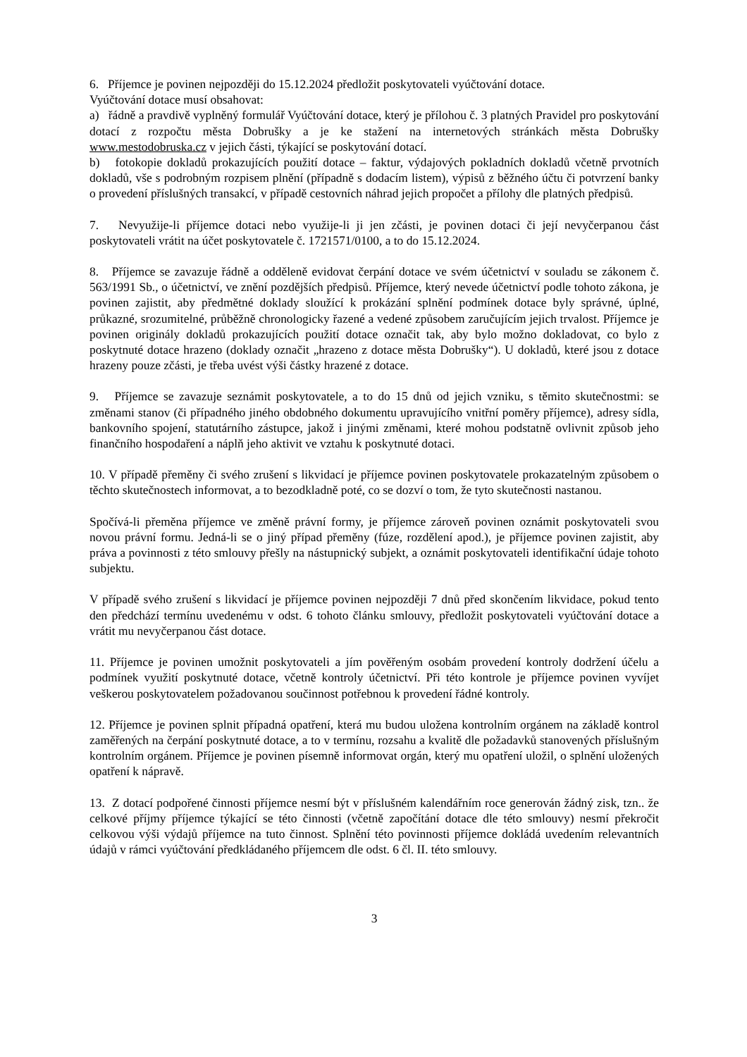6. Příjemce je povinen nejpozději do 15.12.2024 předložit poskytovateli vyúčtování dotace.
Vyúčtování dotace musí obsahovat:
a) řádně a pravdivě vyplněný formulář Vyúčtování dotace, který je přílohou č. 3 platných Pravidel pro poskytování dotací z rozpočtu města Dobrušky a je ke stažení na internetových stránkách města Dobrušky www.mestodobruska.cz v jejich části, týkající se poskytování dotací.
b) fotokopie dokladů prokazujících použití dotace – faktur, výdajových pokladních dokladů včetně prvotních dokladů, vše s podrobným rozpisem plnění (případně s dodacím listem), výpisů z běžného účtu či potvrzení banky o provedení příslušných transakcí, v případě cestovních náhrad jejich propočet a přílohy dle platných předpisů.
7. Nevyužije-li příjemce dotaci nebo využije-li ji jen zčásti, je povinen dotaci či její nevyčerpanou část poskytovateli vrátit na účet poskytovatele č. 1721571/0100, a to do 15.12.2024.
8. Příjemce se zavazuje řádně a odděleně evidovat čerpání dotace ve svém účetnictví v souladu se zákonem č. 563/1991 Sb., o účetnictví, ve znění pozdějších předpisů. Příjemce, který nevede účetnictví podle tohoto zákona, je povinen zajistit, aby předmětné doklady sloužící k prokázání splnění podmínek dotace byly správné, úplné, průkazné, srozumitelné, průběžně chronologicky řazené a vedené způsobem zaručujícím jejich trvalost. Příjemce je povinen originály dokladů prokazujících použití dotace označit tak, aby bylo možno dokladovat, co bylo z poskytnuté dotace hrazeno (doklady označit „hrazeno z dotace města Dobrušky“). U dokladů, které jsou z dotace hrazeny pouze zčásti, je třeba uvést výši částky hrazené z dotace.
9. Příjemce se zavazuje seznámit poskytovatele, a to do 15 dnů od jejich vzniku, s těmito skutečnostmi: se změnami stanov (či případného jiného obdobného dokumentu upravujícího vnitřní poměry příjemce), adresy sídla, bankovního spojení, statutárního zástupce, jakož i jinými změnami, které mohou podstatně ovlivnit způsob jeho finančního hospodaření a náplň jeho aktivit ve vztahu k poskytnuté dotaci.
10. V případě přeměny či svého zrušení s likvidací je příjemce povinen poskytovatele prokazatelným způsobem o těchto skutečnostech informovat, a to bezodkladně poté, co se dozví o tom, že tyto skutečnosti nastanou.
Spočívá-li přeměna příjemce ve změně právní formy, je příjemce zároveň povinen oznámit poskytovateli svou novou právní formu. Jedná-li se o jiný případ přeměny (fúze, rozdělení apod.), je příjemce povinen zajistit, aby práva a povinnosti z této smlouvy přešly na nástupnický subjekt, a oznámit poskytovateli identifikační údaje tohoto subjektu.
V případě svého zrušení s likvidací je příjemce povinen nejpozději 7 dnů před skončením likvidace, pokud tento den předchází termínu uvedenému v odst. 6 tohoto článku smlouvy, předložit poskytovateli vyúčtování dotace a vrátit mu nevyčerpanou část dotace.
11. Příjemce je povinen umožnit poskytovateli a jím pověřeným osobám provedení kontroly dodržení účelu a podmínek využití poskytnuté dotace, včetně kontroly účetnictví. Při této kontrole je příjemce povinen vyvíjet veškerou poskytovatelem požadovanou součinnost potřebnou k provedení řádné kontroly.
12. Příjemce je povinen splnit případná opatření, která mu budou uložena kontrolním orgánem na základě kontrol zaměřených na čerpání poskytnuté dotace, a to v termínu, rozsahu a kvalitě dle požadavků stanovených příslušným kontrolním orgánem. Příjemce je povinen písemně informovat orgán, který mu opatření uložil, o splnění uložených opatření k nápravě.
13. Z dotací podpořené činnosti příjemce nesmí být v příslušném kalendářním roce generován žádný zisk, tzn.. že celkové příjmy příjemce týkající se této činnosti (včetně započítání dotace dle této smlouvy) nesmí překročit celkovou výši výdajů příjemce na tuto činnost. Splnění této povinnosti příjemce dokládá uvedením relevantních údajů v rámci vyúčtování předkládaného příjemcem dle odst. 6 čl. II. této smlouvy.
3